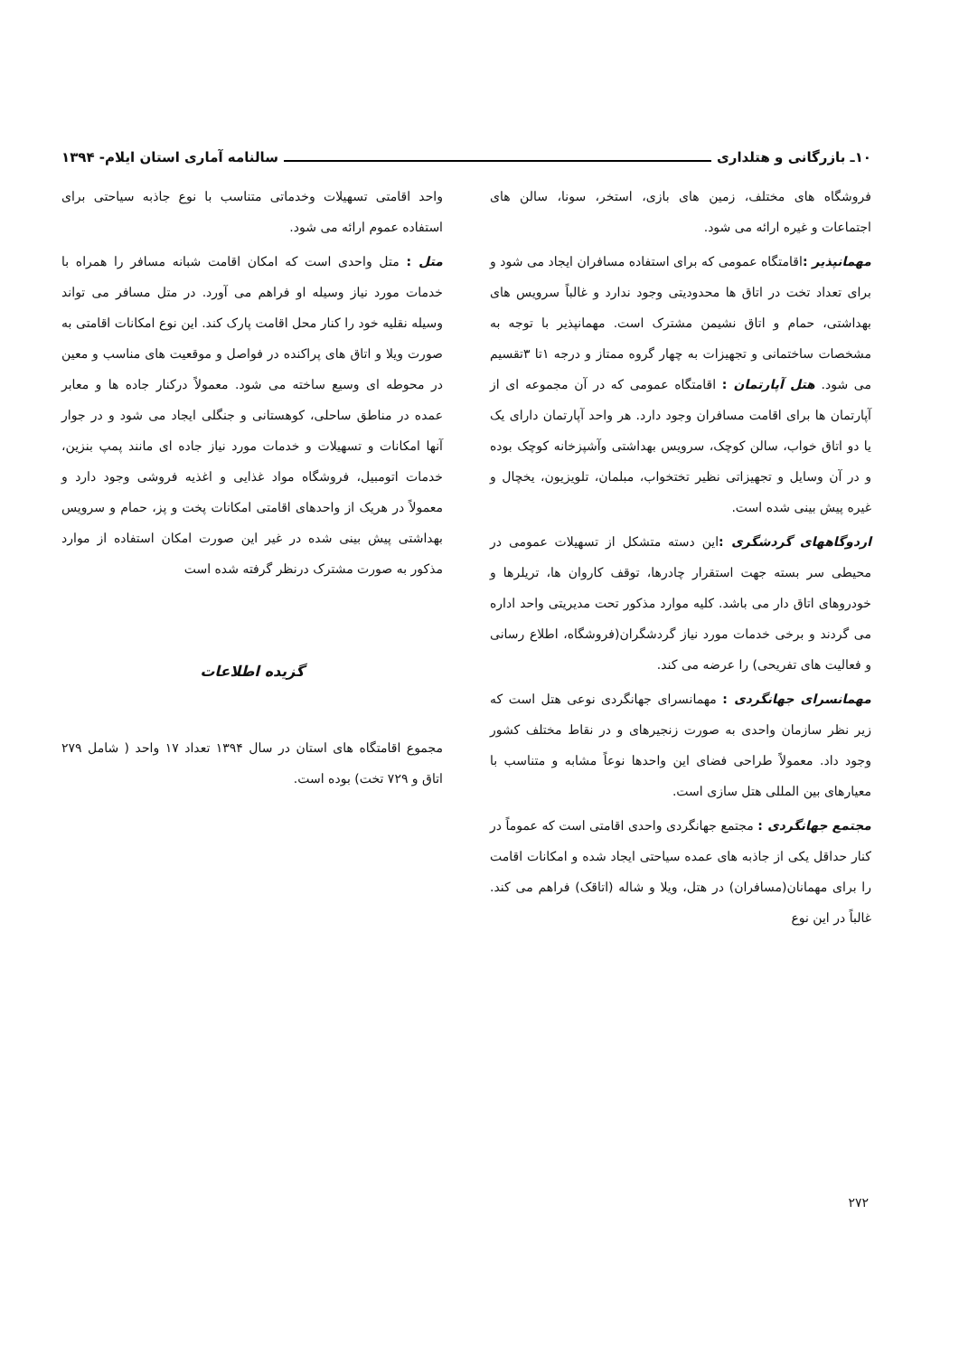۱۰ـ بازرگانی و هتلداری سالنامه آماری استان ایلام- ۱۳۹۴
فروشگاه های مختلف، زمین های بازی، استخر، سونا، سالن های اجتماعات و غیره ارائه می شود.
مهمانپذیر : اقامتگاه عمومی که برای استفاده مسافران ایجاد می شود و برای تعداد تخت در اتاق ها محدودیتی وجود ندارد و غالباً سرویس های بهداشتی، حمام و اتاق نشیمن مشترک است. مهمانپذیر با توجه به مشخصات ساختمانی و تجهیزات به چهار گروه ممتاز و درجه ۱تا ۳تقسیم می شود. هتل آپارتمان : اقامتگاه عمومی که در آن مجموعه ای از آپارتمان ها برای اقامت مسافران وجود دارد. هر واحد آپارتمان دارای یک یا دو اتاق خواب، سالن کوچک، سرویس بهداشتی وآشپزخانه کوچک بوده و در آن وسایل و تجهیزاتی نظیر تختخواب، مبلمان، تلویزیون، یخچال و غیره پیش بینی شده است.
اردوگاههای گردشگری : این دسته متشکل از تسهیلات عمومی در محیطی سر بسته جهت استقرار چادرها، توقف کاروان ها، تریلرها و خودروهای اتاق دار می باشد. کلیه موارد مذکور تحت مدیریتی واحد اداره می گردند و برخی خدمات مورد نیاز گردشگران(فروشگاه، اطلاع رسانی و فعالیت های تفریحی) را عرضه می کند.
مهمانسرای جهانگردی : مهمانسرای جهانگردی نوعی هتل است که زیر نظر سازمان واحدی به صورت زنجیرهای و در نقاط مختلف کشور وجود داد. معمولاً طراحی فضای این واحدها نوعاً مشابه و متناسب با معیارهای بین المللی هتل سازی است.
مجتمع جهانگردی : مجتمع جهانگردی واحدی اقامتی است که عموماً در کنار حداقل یکی از جاذبه های عمده سیاحتی ایجاد شده و امکانات اقامت را برای مهمانان(مسافران) در هتل، ویلا و شاله (اتاقک) فراهم می کند. غالباً در این نوع
واحد اقامتی تسهیلات وخدماتی متناسب با نوع جاذبه سیاحتی برای استفاده عموم ارائه می شود.
متل : متل واحدی است که امکان اقامت شبانه مسافر را همراه با خدمات مورد نیاز وسیله او فراهم می آورد. در متل مسافر می تواند وسیله نقلیه خود را کنار محل اقامت پارک کند. این نوع امکانات اقامتی به صورت ویلا و اتاق های پراکنده در فواصل و موقعیت های مناسب و معین در محوطه ای وسیع ساخته می شود. معمولاً درکنار جاده ها و معابر عمده در مناطق ساحلی، کوهستانی و جنگلی ایجاد می شود و در جوار آنها امکانات و تسهیلات و خدمات مورد نیاز جاده ای مانند پمپ بنزین، خدمات اتومبیل، فروشگاه مواد غذایی و اغذیه فروشی وجود دارد و معمولاً در هریک از واحدهای اقامتی امکانات پخت و پز، حمام و سرویس بهداشتی پیش بینی شده در غیر این صورت امکان استفاده از موارد مذکور به صورت مشترک درنظر گرفته شده است
گزیده اطلاعات
مجموع اقامتگاه های استان در سال ۱۳۹۴ تعداد ۱۷ واحد ( شامل ۲۷۹ اتاق و ۷۲۹ تخت) بوده است.
۲۷۲